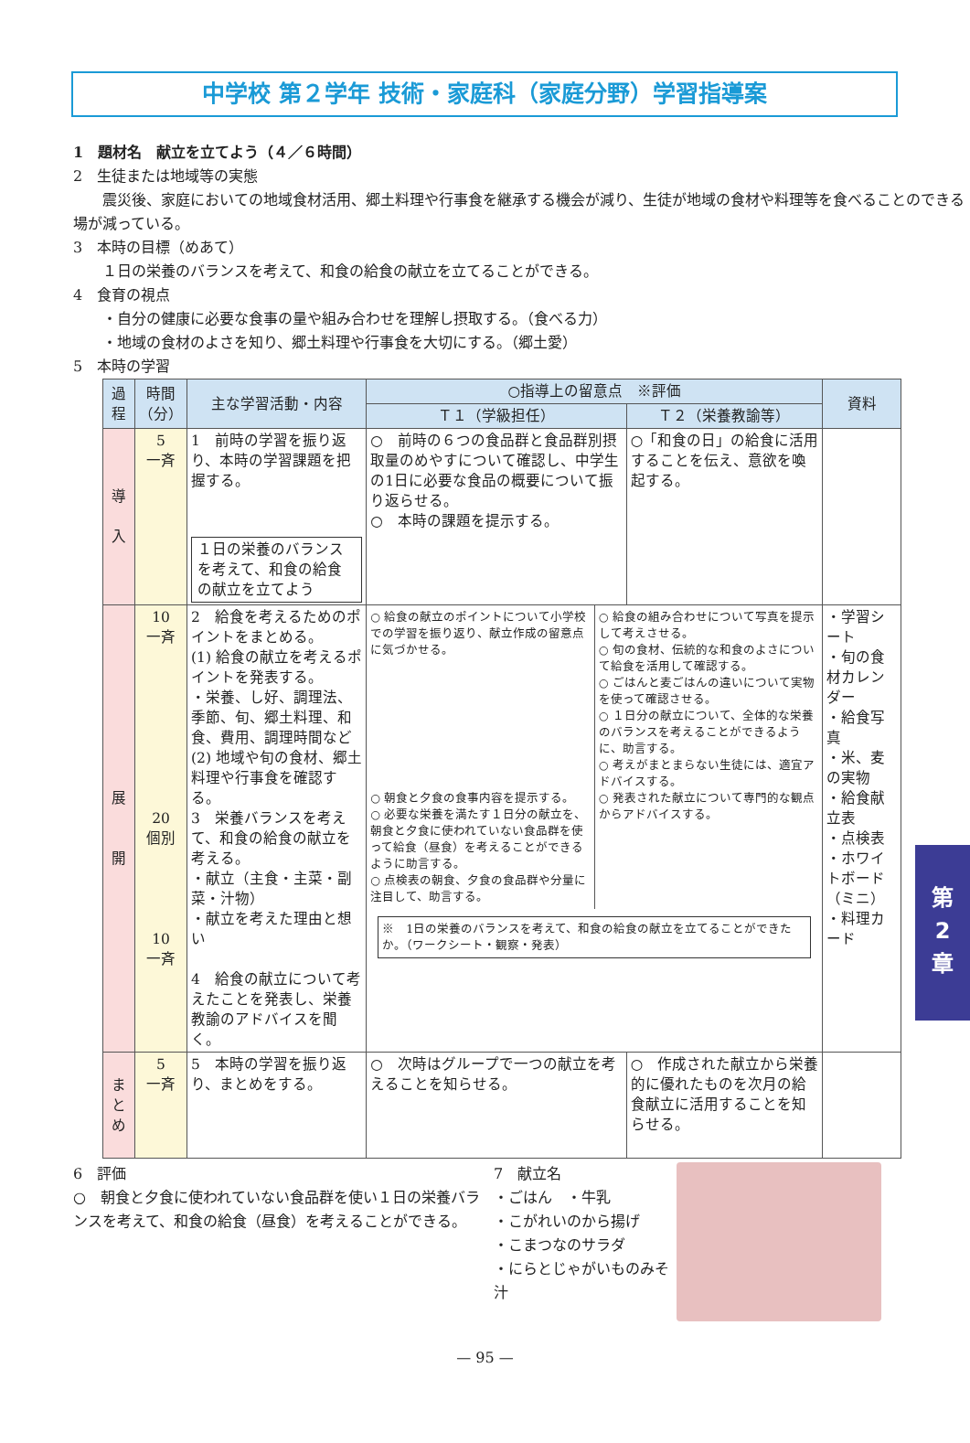中学校 第２学年 技術・家庭科（家庭分野）学習指導案
1　題材名　献立を立てよう（４／６時間）
2　生徒または地域等の実態
　　震災後、家庭においての地域食材活用、郷土料理や行事食を継承する機会が減り、生徒が地域の食材や料理等を食べることのできる場が減っている。
3　本時の目標（めあて）
　　１日の栄養のバランスを考えて、和食の給食の献立を立てることができる。
4　食育の視点
　　・自分の健康に必要な食事の量や組み合わせを理解し摂取する。（食べる力）
　　・地域の食材のよさを知り、郷土料理や行事食を大切にする。（郷土愛）
5　本時の学習
| 過程 | 時間（分） | 主な学習活動・内容 | ○指導上の留意点 ※評価 | | 資料 |
| --- | --- | --- | --- | --- | --- |
| | | | Ｔ１（学級担任） | Ｔ２（栄養教諭等） | |
| 導 入 | 5 一斉 | 1 前時の学習を振り返り、本時の学習課題を把握する。 １日の栄養のバランスを考えて、和食の給食の献立を立てよう | ○ 前時の６つの食品群と食品群別摂取量のめやすについて確認し、中学生の1日に必要な食品の概要について振り返らせる。 ○ 本時の課題を提示する。 | ○「和食の日」の給食に活用することを伝え、意欲を喚起する。 | |
| 展 開 | 10 一斉 20 個別 10 一斉 | 2 給食を考えるためのポイントをまとめる。 (1) 給食の献立を考えるポイントを発表する。 ・栄養、し好、調理法、季節、旬、郷土料理、和食、費用、調理時間など (2) 地域や旬の食材、郷土料理や行事食を確認する。 3 栄養バランスを考えて、和食の給食の献立を考える。 ・献立（主食・主菜・副菜・汁物） ・献立を考えた理由と想い 4 給食の献立について考えたことを発表し、栄養教諭のアドバイスを聞く。 | ○ 給食の献立のポイントについて小学校での学習を振り返り、献立作成の留意点に気づかせる。 ○ 朝食と夕食の食事内容を提示する。 ○ 必要な栄養を満たす１日分の献立を、朝食と夕食に使われていない食品群を使って給食（昼食）を考えることができるように助言する。 ○ 点検表の朝食、夕食の食品群や分量に注目して、助言する。 ○ 給食の組み合わせについて写真を提示して考えさせる。 ○ 旬の食材、伝統的な和食のよさについて給食を活用して確認する。 ○ ごはんと麦ごはんの違いについて実物を使って確認させる。 ○ １日分の献立について、全体的な栄養のバランスを考えることができるように、助言する。 ○ 考えがまとまらない生徒には、適宜アドバイスする。 ○ 発表された献立について専門的な観点からアドバイスする。 ※ 1日の栄養のバランスを考えて、和食の給食の献立を立てることができたか。（ワークシート・観察・発表） | | ・学習シート ・旬の食材カレンダー ・給食写真 ・米、麦の実物 ・給食献立表 ・点検表 ・ホワイトボード（ミニ） ・料理カード |
| ま と め | 5 一斉 | 5 本時の学習を振り返り、まとめをする。 | ○ 次時はグループで一つの献立を考えることを知らせる。 | ○ 作成された献立から栄養的に優れたものを次月の給食献立に活用することを知らせる。 | |
6　評価
○　朝食と夕食に使われていない食品群を使い１日の栄養バランスを考えて、和食の給食（昼食）を考えることができる。
7　献立名
・ごはん　・牛乳
・こがれいのから揚げ
・こまつなのサラダ
・にらとじゃがいものみそ汁
第
2
章
— 95 —